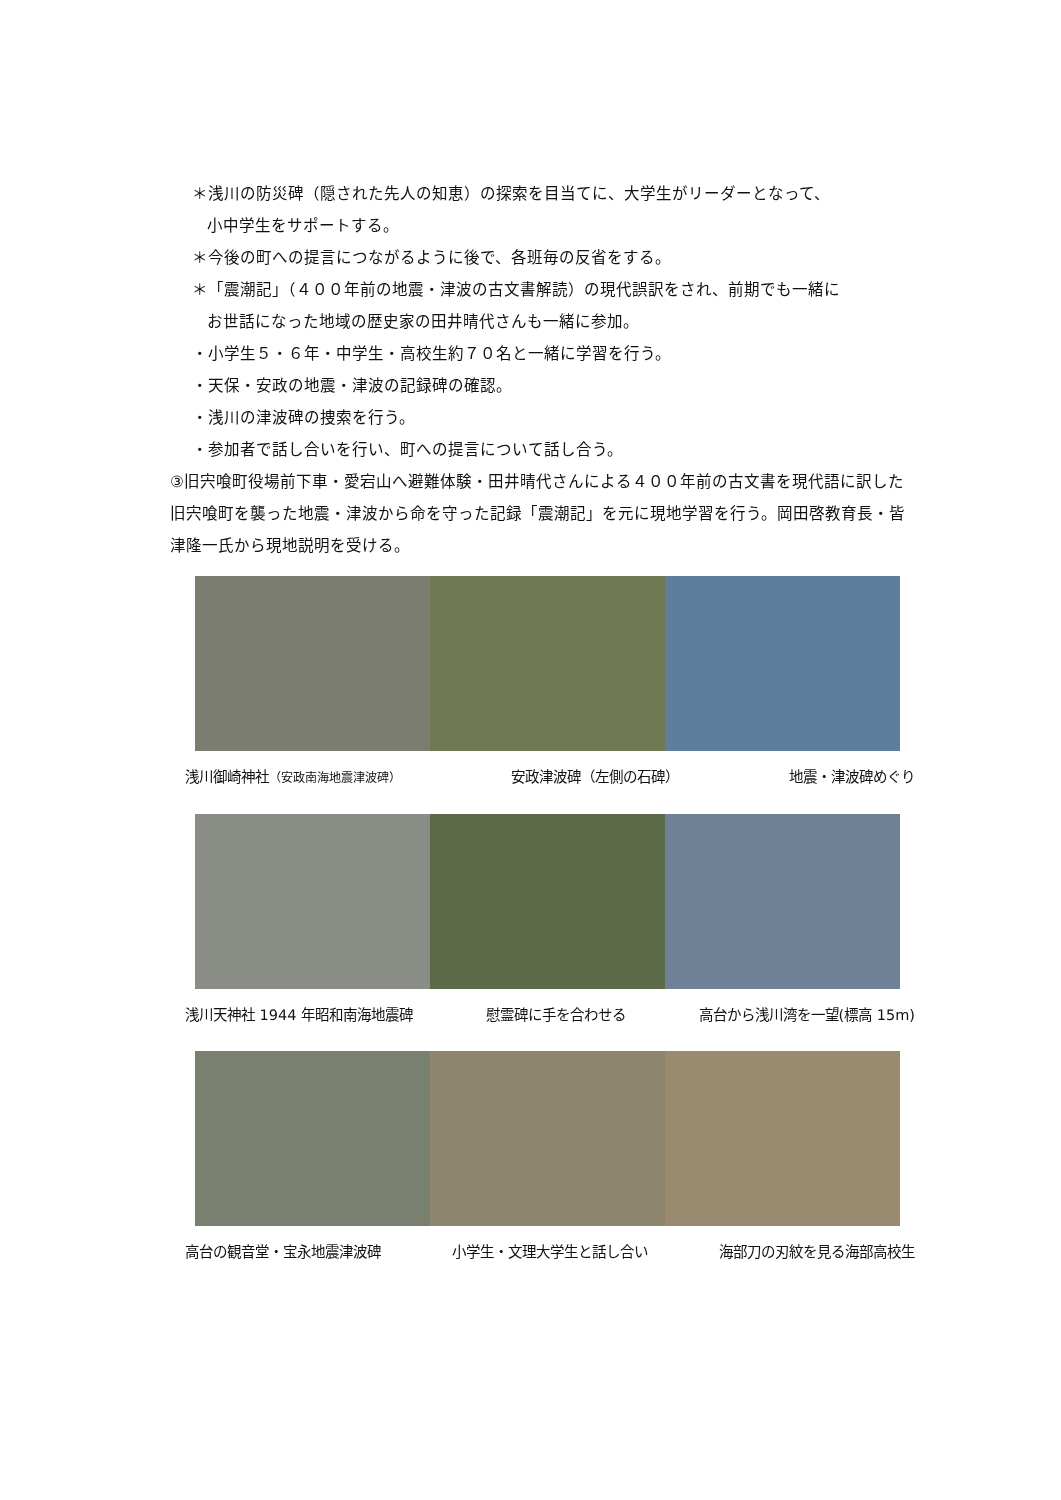＊浅川の防災碑（隠された先人の知恵）の探索を目当てに、大学生がリーダーとなって、
小中学生をサポートする。
＊今後の町への提言につながるように後で、各班毎の反省をする。
＊「震潮記」（４００年前の地震・津波の古文書解読）の現代誤訳をされ、前期でも一緒に
お世話になった地域の歴史家の田井晴代さんも一緒に参加。
・小学生５・６年・中学生・高校生約７０名と一緒に学習を行う。
・天保・安政の地震・津波の記録碑の確認。
・浅川の津波碑の捜索を行う。
・参加者で話し合いを行い、町への提言について話し合う。
③旧宍喰町役場前下車・愛宕山へ避難体験・田井晴代さんによる４００年前の古文書を現代語に訳した旧宍喰町を襲った地震・津波から命を守った記録「震潮記」を元に現地学習を行う。岡田啓教育長・皆津隆一氏から現地説明を受ける。
浅川御崎神社（安政南海地震津波碑） 安政津波碑（左側の石碑） 地震・津波碑めぐり
浅川天神社 1944 年昭和南海地震碑 慰霊碑に手を合わせる 高台から浅川湾を一望(標高 15m)
高台の観音堂・宝永地震津波碑 小学生・文理大学生と話し合い 海部刀の刃紋を見る海部高校生